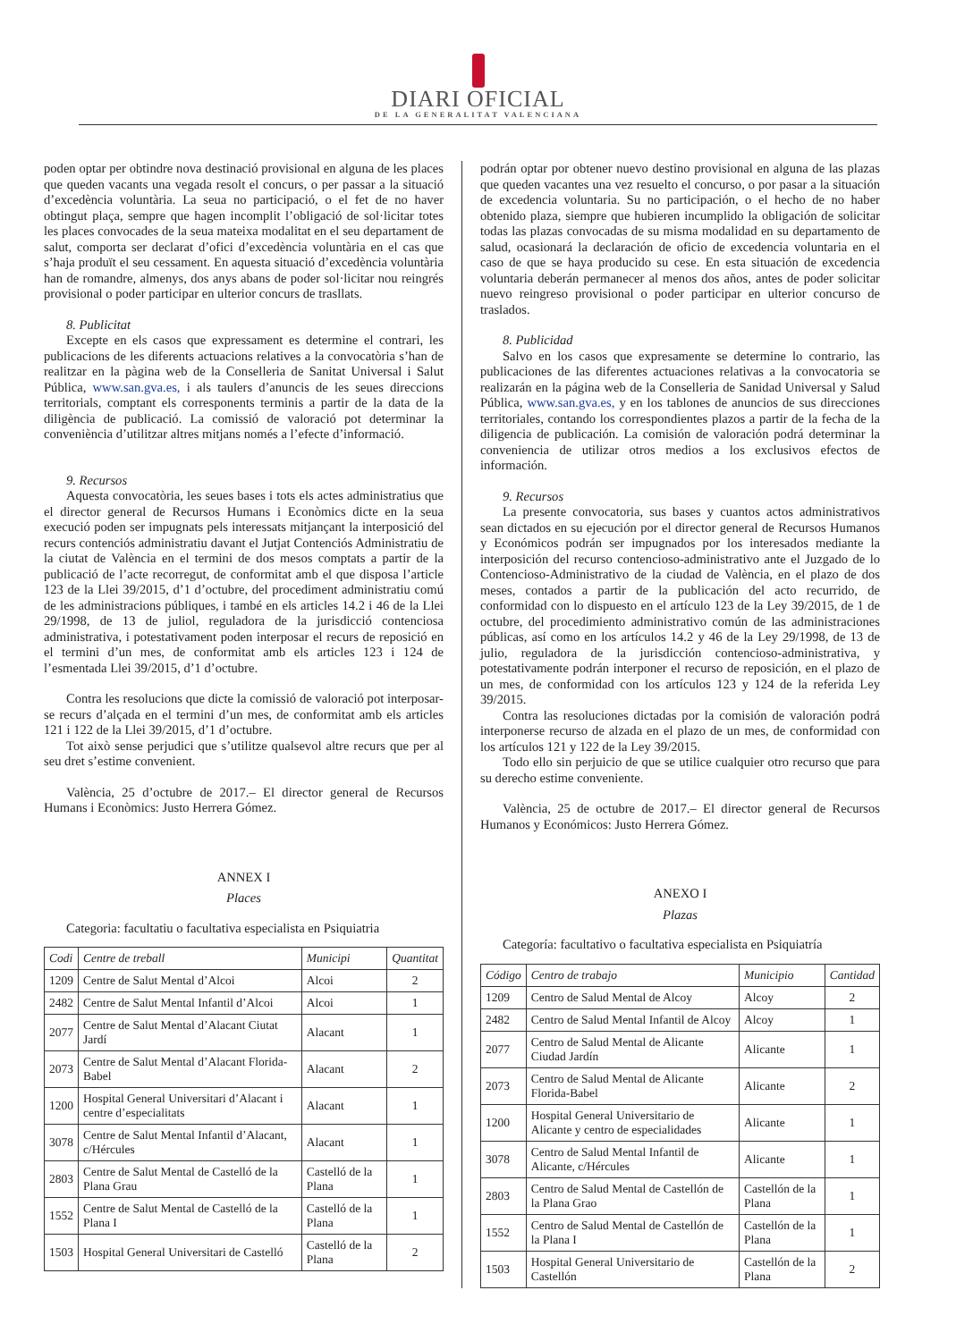DIARI OFICIAL
DE LA GENERALITAT VALENCIANA
poden optar per obtindre nova destinació provisional en alguna de les places que queden vacants una vegada resolt el concurs, o per passar a la situació d’excedència voluntària. La seua no participació, o el fet de no haver obtingut plaça, sempre que hagen incomplit l’obligació de sol·licitar totes les places convocades de la seua mateixa modalitat en el seu departament de salut, comporta ser declarat d’ofici d’excedència voluntària en el cas que s’haja produït el seu cessament. En aquesta situació d’excedència voluntària han de romandre, almenys, dos anys abans de poder sol·licitar nou reingrés provisional o poder participar en ulterior concurs de trasllats.
8. Publicitat
Excepte en els casos que expressament es determine el contrari, les publicacions de les diferents actuacions relatives a la convocatòria s’han de realitzar en la pàgina web de la Conselleria de Sanitat Universal i Salut Pública, www.san.gva.es, i als taulers d’anuncis de les seues direccions territorials, comptant els corresponents terminis a partir de la data de la diligència de publicació. La comissió de valoració pot determinar la conveniència d’utilitzar altres mitjans només a l’efecte d’informació.
9. Recursos
Aquesta convocatòria, les seues bases i tots els actes administratius que el director general de Recursos Humans i Econòmics dicte en la seua execució poden ser impugnats pels interessats mitjançant la interposició del recurs contenciós administratiu davant el Jutjat Contenciós Administratiu de la ciutat de València en el termini de dos mesos comptats a partir de la publicació de l’acte recorregut, de conformitat amb el que disposa l’article 123 de la Llei 39/2015, d’1 d’octubre, del procediment administratiu comú de les administracions públiques, i també en els articles 14.2 i 46 de la Llei 29/1998, de 13 de juliol, reguladora de la jurisdicció contenciosa administrativa, i potestativament poden interposar el recurs de reposició en el termini d’un mes, de conformitat amb els articles 123 i 124 de l’esmentada Llei 39/2015, d’1 d’octubre.
Contra les resolucions que dicte la comissió de valoració pot interposar-se recurs d’alçada en el termini d’un mes, de conformitat amb els articles 121 i 122 de la Llei 39/2015, d’1 d’octubre.
Tot això sense perjudici que s’utilitze qualsevol altre recurs que per al seu dret s’estime convenient.
València, 25 d’octubre de 2017.– El director general de Recursos Humans i Econòmics: Justo Herrera Gómez.
ANNEX I
Places
Categoria: facultatiu o facultativa especialista en Psiquiatria
| Codi | Centre de treball | Municipi | Quantitat |
| --- | --- | --- | --- |
| 1209 | Centre de Salut Mental d’Alcoi | Alcoi | 2 |
| 2482 | Centre de Salut Mental Infantil d’Alcoi | Alcoi | 1 |
| 2077 | Centre de Salut Mental d’Alacant Ciutat Jardí | Alacant | 1 |
| 2073 | Centre de Salut Mental d’Alacant Florida-Babel | Alacant | 2 |
| 1200 | Hospital General Universitari d’Alacant i centre d’especialitats | Alacant | 1 |
| 3078 | Centre de Salut Mental Infantil d’Alacant, c/Hércules | Alacant | 1 |
| 2803 | Centre de Salut Mental de Castelló de la Plana Grau | Castelló de la Plana | 1 |
| 1552 | Centre de Salut Mental de Castelló de la Plana I | Castelló de la Plana | 1 |
| 1503 | Hospital General Universitari de Castelló | Castelló de la Plana | 2 |
podrán optar por obtener nuevo destino provisional en alguna de las plazas que queden vacantes una vez resuelto el concurso, o por pasar a la situación de excedencia voluntaria. Su no participación, o el hecho de no haber obtenido plaza, siempre que hubieren incumplido la obligación de solicitar todas las plazas convocadas de su misma modalidad en su departamento de salud, ocasionará la declaración de oficio de excedencia voluntaria en el caso de que se haya producido su cese. En esta situación de excedencia voluntaria deberán permanecer al menos dos años, antes de poder solicitar nuevo reingreso provisional o poder participar en ulterior concurso de traslados.
8. Publicidad
Salvo en los casos que expresamente se determine lo contrario, las publicaciones de las diferentes actuaciones relativas a la convocatoria se realizarán en la página web de la Conselleria de Sanidad Universal y Salud Pública, www.san.gva.es, y en los tablones de anuncios de sus direcciones territoriales, contando los correspondientes plazos a partir de la fecha de la diligencia de publicación. La comisión de valoración podrá determinar la conveniencia de utilizar otros medios a los exclusivos efectos de información.
9. Recursos
La presente convocatoria, sus bases y cuantos actos administrativos sean dictados en su ejecución por el director general de Recursos Humanos y Económicos podrán ser impugnados por los interesados mediante la interposición del recurso contencioso-administrativo ante el Juzgado de lo Contencioso-Administrativo de la ciudad de València, en el plazo de dos meses, contados a partir de la publicación del acto recurrido, de conformidad con lo dispuesto en el artículo 123 de la Ley 39/2015, de 1 de octubre, del procedimiento administrativo común de las administraciones públicas, así como en los artículos 14.2 y 46 de la Ley 29/1998, de 13 de julio, reguladora de la jurisdicción contencioso-administrativa, y potestativamente podrán interponer el recurso de reposición, en el plazo de un mes, de conformidad con los artículos 123 y 124 de la referida Ley 39/2015.
Contra las resoluciones dictadas por la comisión de valoración podrá interponerse recurso de alzada en el plazo de un mes, de conformidad con los artículos 121 y 122 de la Ley 39/2015.
Todo ello sin perjuicio de que se utilice cualquier otro recurso que para su derecho estime conveniente.
València, 25 de octubre de 2017.– El director general de Recursos Humanos y Económicos: Justo Herrera Gómez.
ANEXO I
Plazas
Categoría: facultativo o facultativa especialista en Psiquiatría
| Código | Centro de trabajo | Municipio | Cantidad |
| --- | --- | --- | --- |
| 1209 | Centro de Salud Mental de Alcoy | Alcoy | 2 |
| 2482 | Centro de Salud Mental Infantil de Alcoy | Alcoy | 1 |
| 2077 | Centro de Salud Mental de Alicante Ciudad Jardín | Alicante | 1 |
| 2073 | Centro de Salud Mental de Alicante Florida-Babel | Alicante | 2 |
| 1200 | Hospital General Universitario de Alicante y centro de especialidades | Alicante | 1 |
| 3078 | Centro de Salud Mental Infantil de Alicante, c/Hércules | Alicante | 1 |
| 2803 | Centro de Salud Mental de Castellón de la Plana Grao | Castellón de la Plana | 1 |
| 1552 | Centro de Salud Mental de Castellón de la Plana I | Castellón de la Plana | 1 |
| 1503 | Hospital General Universitario de Castellón | Castellón de la Plana | 2 |